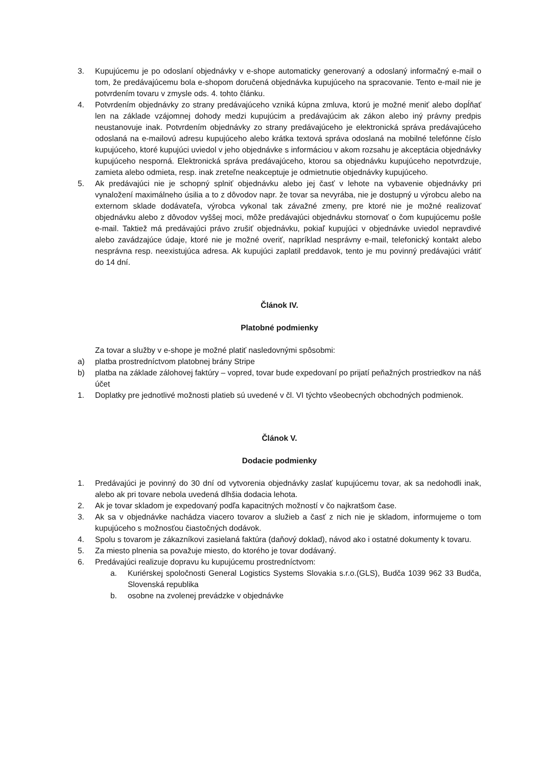3. Kupujúcemu je po odoslaní objednávky v e-shope automaticky generovaný a odoslaný informačný e-mail o tom, že predávajúcemu bola e-shopom doručená objednávka kupujúceho na spracovanie. Tento e-mail nie je potvrdením tovaru v zmysle ods. 4. tohto článku.
4. Potvrdením objednávky zo strany predávajúceho vzniká kúpna zmluva, ktorú je možné meniť alebo dopĺňať len na základe vzájomnej dohody medzi kupujúcim a predávajúcim ak zákon alebo iný právny predpis neustanovuje inak. Potvrdením objednávky zo strany predávajúceho je elektronická správa predávajúceho odoslaná na e-mailovú adresu kupujúceho alebo krátka textová správa odoslaná na mobilné telefónne číslo kupujúceho, ktoré kupujúci uviedol v jeho objednávke s informáciou v akom rozsahu je akceptácia objednávky kupujúceho nesporná. Elektronická správa predávajúceho, ktorou sa objednávku kupujúceho nepotvrdzuje, zamieta alebo odmieta, resp. inak zreteľne neakceptuje je odmietnutie objednávky kupujúceho.
5. Ak predávajúci nie je schopný splniť objednávku alebo jej časť v lehote na vybavenie objednávky pri vynaložení maximálneho úsilia a to z dôvodov napr. že tovar sa nevyrába, nie je dostupný u výrobcu alebo na externom sklade dodávateľa, výrobca vykonal tak závažné zmeny, pre ktoré nie je možné realizovať objednávku alebo z dôvodov vyššej moci, môže predávajúci objednávku stornovať o čom kupujúcemu pošle e-mail. Taktiež má predávajúci právo zrušiť objednávku, pokiaľ kupujúci v objednávke uviedol nepravdivé alebo zavádzajúce údaje, ktoré nie je možné overiť, napríklad nesprávny e-mail, telefonický kontakt alebo nesprávna resp. neexistujúca adresa. Ak kupujúci zaplatil preddavok, tento je mu povinný predávajúci vrátiť do 14 dní.
Článok IV.
Platobné podmienky
Za tovar a služby v e-shope je možné platiť nasledovnými spôsobmi:
a) platba prostredníctvom platobnej brány Stripe
b) platba na základe zálohovej faktúry – vopred, tovar bude expedovaní po prijatí peňažných prostriedkov na náš účet
1. Doplatky pre jednotlivé možnosti platieb sú uvedené v čl. VI týchto všeobecných obchodných podmienok.
Článok V.
Dodacie podmienky
1. Predávajúci je povinný do 30 dní od vytvorenia objednávky zaslať kupujúcemu tovar, ak sa nedohodli inak, alebo ak pri tovare nebola uvedená dlhšia dodacia lehota.
2. Ak je tovar skladom je expedovaný podľa kapacitných možností v čo najkratšom čase.
3. Ak sa v objednávke nachádza viacero tovarov a služieb a časť z nich nie je skladom, informujeme o tom kupujúceho s možnosťou čiastočných dodávok.
4. Spolu s tovarom je zákazníkovi zasielaná faktúra (daňový doklad), návod ako i ostatné dokumenty k tovaru.
5. Za miesto plnenia sa považuje miesto, do ktorého je tovar dodávaný.
6. Predávajúci realizuje dopravu ku kupujúcemu prostredníctvom:
a. Kuriérskej spoločnosti General Logistics Systems Slovakia s.r.o.(GLS), Budča 1039 962 33 Budča, Slovenská republika
b. osobne na zvolenej prevádzke v objednávke